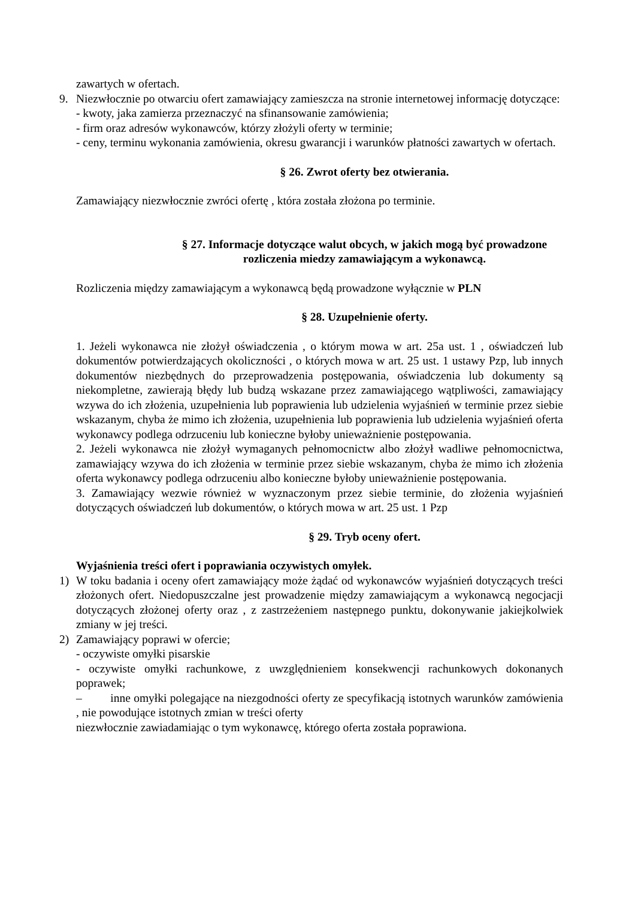zawartych w ofertach.
9. Niezwłocznie po otwarciu ofert zamawiający zamieszcza na stronie internetowej informację dotyczące:
- kwoty, jaka zamierza przeznaczyć na sfinansowanie zamówienia;
- firm oraz adresów wykonawców, którzy złożyli oferty w terminie;
- ceny, terminu wykonania zamówienia, okresu gwarancji i warunków płatności zawartych w ofertach.
§ 26. Zwrot oferty bez otwierania.
Zamawiający niezwłocznie zwróci ofertę , która została złożona po terminie.
§ 27. Informacje dotyczące walut obcych, w jakich mogą być prowadzone rozliczenia miedzy zamawiającym a wykonawcą.
Rozliczenia między zamawiającym a wykonawcą będą prowadzone wyłącznie w PLN
§ 28. Uzupełnienie oferty.
1. Jeżeli wykonawca nie złożył oświadczenia , o którym mowa w art. 25a ust. 1 , oświadczeń lub dokumentów potwierdzających okoliczności , o których mowa w art. 25 ust. 1 ustawy Pzp, lub innych dokumentów niezbędnych do przeprowadzenia postępowania, oświadczenia lub dokumenty są niekompletne, zawierają błędy lub budzą wskazane przez zamawiającego wątpliwości, zamawiający wzywa do ich złożenia, uzupełnienia lub poprawienia lub udzielenia wyjaśnień w terminie przez siebie wskazanym, chyba że mimo ich złożenia, uzupełnienia lub poprawienia lub udzielenia wyjaśnień oferta wykonawcy podlega odrzuceniu lub konieczne byłoby unieważnienie postępowania.
2. Jeżeli wykonawca nie złożył wymaganych pełnomocnictw albo złożył wadliwe pełnomocnictwa, zamawiający wzywa do ich złożenia w terminie przez siebie wskazanym, chyba że mimo ich złożenia oferta wykonawcy podlega odrzuceniu albo konieczne byłoby unieważnienie postępowania.
3. Zamawiający wezwie również w wyznaczonym przez siebie terminie, do złożenia wyjaśnień dotyczących oświadczeń lub dokumentów, o których mowa w art. 25 ust. 1 Pzp
§ 29. Tryb oceny ofert.
Wyjaśnienia treści ofert i poprawiania oczywistych omyłek.
1) W toku badania i oceny ofert zamawiający może żądać od wykonawców wyjaśnień dotyczących treści złożonych ofert. Niedopuszczalne jest prowadzenie między zamawiającym a wykonawcą negocjacji dotyczących złożonej oferty oraz , z zastrzeżeniem następnego punktu, dokonywanie jakiejkolwiek zmiany w jej treści.
2) Zamawiający poprawi w ofercie;
- oczywiste omyłki pisarskie
- oczywiste omyłki rachunkowe, z uwzględnieniem konsekwencji rachunkowych dokonanych poprawek;
– inne omyłki polegające na niezgodności oferty ze specyfikacją istotnych warunków zamówienia , nie powodujące istotnych zmian w treści oferty
niezwłocznie zawiadamiając o tym wykonawcę, którego oferta została poprawiona.